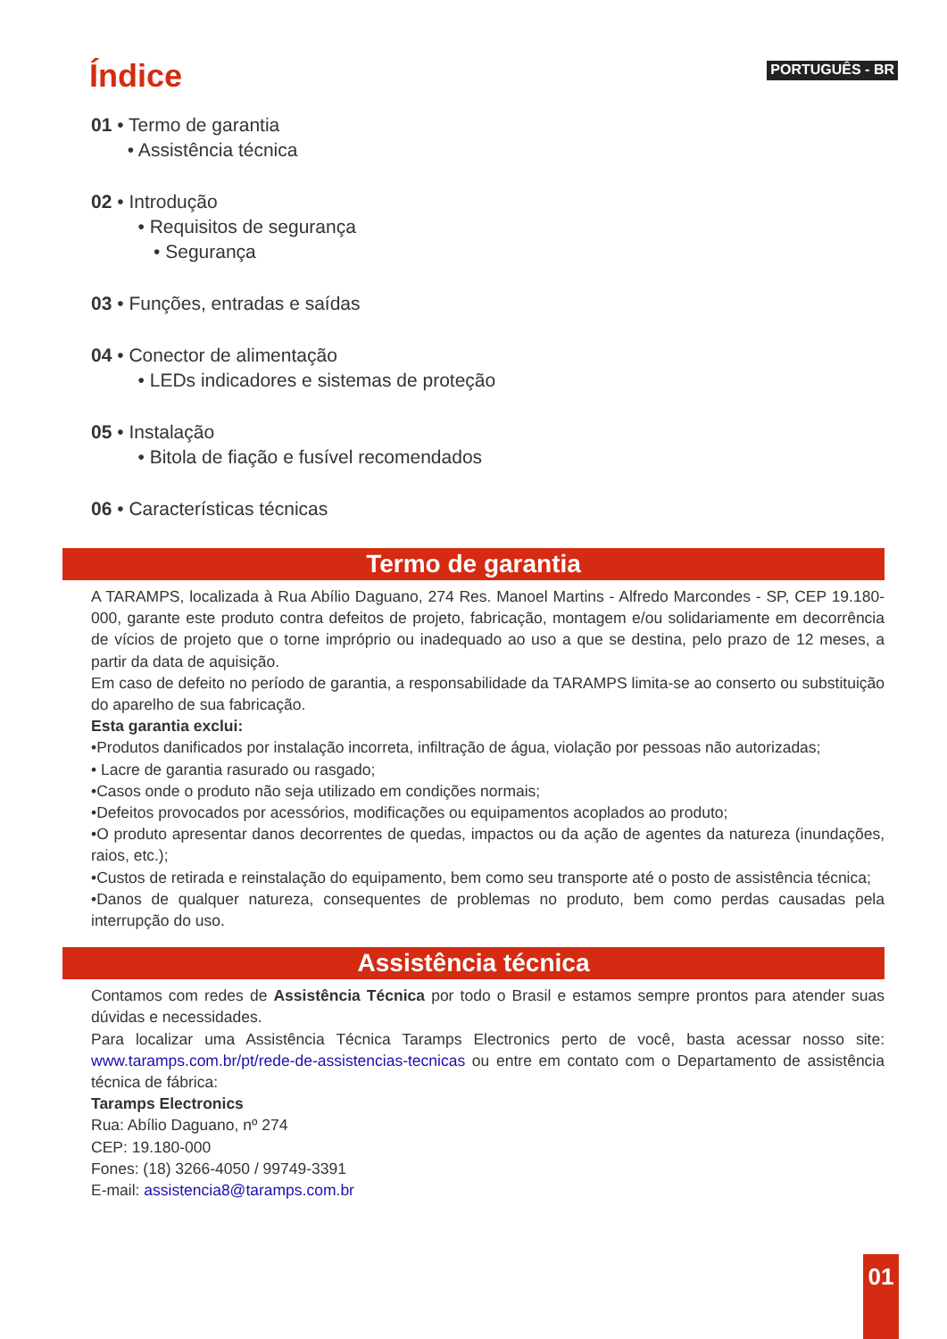Índice
PORTUGUÊS - BR
01 • Termo de garantia
• Assistência técnica
02 • Introdução
• Requisitos de segurança
• Segurança
03 • Funções, entradas e saídas
04 • Conector de alimentação
• LEDs indicadores e sistemas de proteção
05 • Instalação
• Bitola de fiação e fusível recomendados
06 • Características técnicas
Termo de garantia
A TARAMPS, localizada à Rua Abílio Daguano, 274 Res. Manoel Martins - Alfredo Marcondes - SP, CEP 19.180-000, garante este produto contra defeitos de projeto, fabricação, montagem e/ou solidariamente em decorrência de vícios de projeto que o torne impróprio ou inadequado ao uso a que se destina, pelo prazo de 12 meses, a partir da data de aquisição.
Em caso de defeito no período de garantia, a responsabilidade da TARAMPS limita-se ao conserto ou substituição do aparelho de sua fabricação.
Esta garantia exclui:
•Produtos danificados por instalação incorreta, infiltração de água, violação por pessoas não autorizadas;
• Lacre de garantia rasurado ou rasgado;
•Casos onde o produto não seja utilizado em condições normais;
•Defeitos provocados por acessórios, modificações ou equipamentos acoplados ao produto;
•O produto apresentar danos decorrentes de quedas, impactos ou da ação de agentes da natureza (inundações, raios, etc.);
•Custos de retirada e reinstalação do equipamento, bem como seu transporte até o posto de assistência técnica;
•Danos de qualquer natureza, consequentes de problemas no produto, bem como perdas causadas pela interrupção do uso.
Assistência técnica
Contamos com redes de Assistência Técnica por todo o Brasil e estamos sempre prontos para atender suas dúvidas e necessidades.
Para localizar uma Assistência Técnica Taramps Electronics perto de você, basta acessar nosso site: www.taramps.com.br/pt/rede-de-assistencias-tecnicas ou entre em contato com o Departamento de assistência técnica de fábrica:
Taramps Electronics
Rua: Abílio Daguano, nº 274
CEP: 19.180-000
Fones: (18) 3266-4050 / 99749-3391
E-mail: assistencia8@taramps.com.br
01